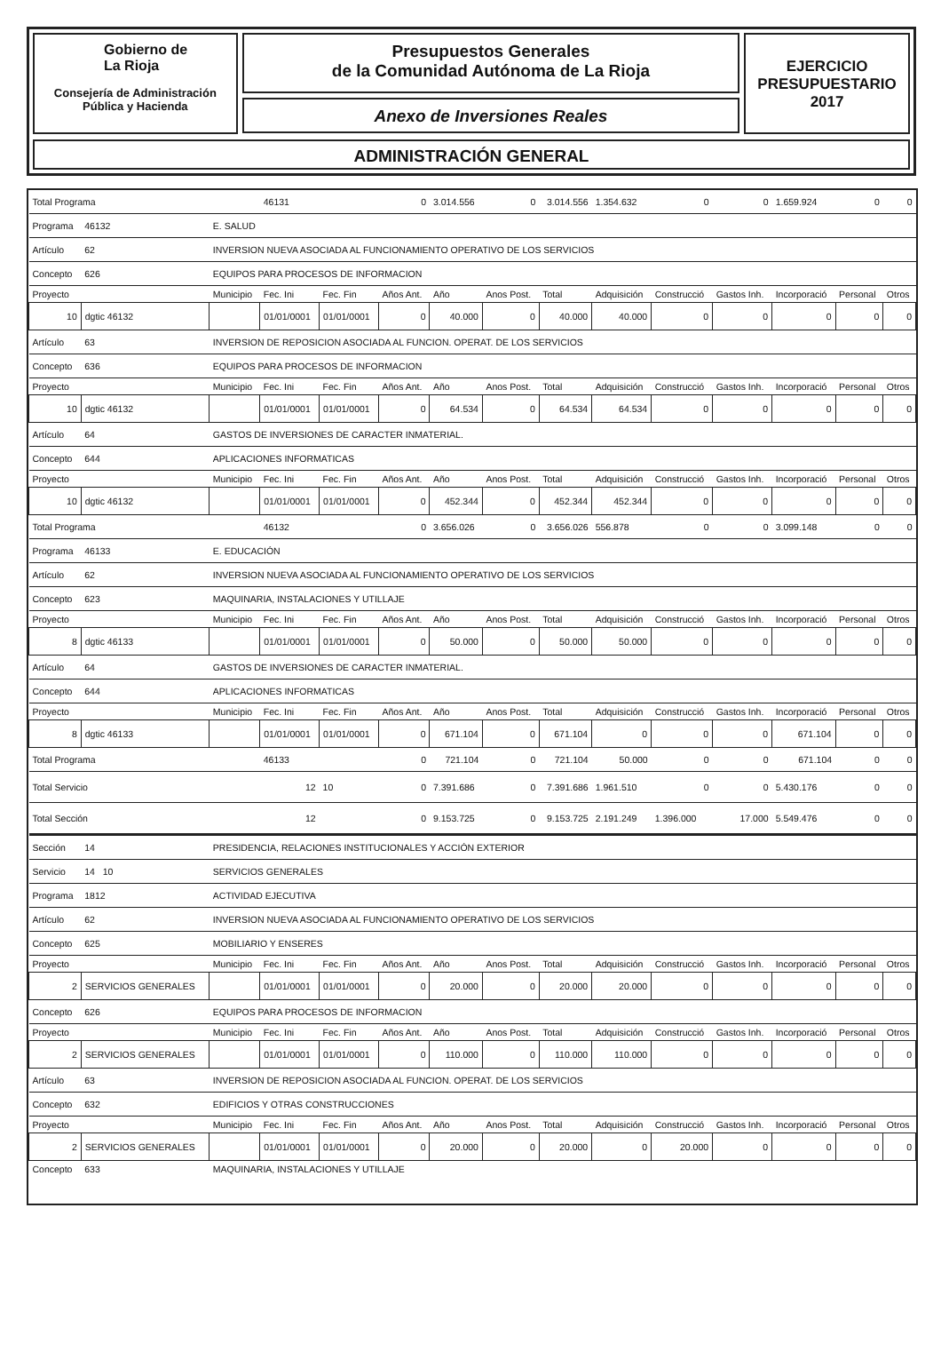Gobierno de
La Rioja
Consejería de Administración
Pública y Hacienda
Presupuestos Generales
de la Comunidad Autónoma de La Rioja
Anexo de Inversiones Reales
EJERCICIO
PRESUPUESTARIO
2017
ADMINISTRACIÓN GENERAL
| Total Programa | | | 46131 | | 0 | 3.014.556 | 0 | 3.014.556 | 1.354.632 | 0 | 0 | 1.659.924 | 0 | 0 |
| Programa | 46132 | E. SALUD | | | | | | | | | | | | |
| Artículo | 62 | INVERSION NUEVA ASOCIADA AL FUNCIONAMIENTO OPERATIVO DE LOS SERVICIOS | | | | | | | | | | | | |
| Concepto | 626 | EQUIPOS PARA PROCESOS DE INFORMACION | | | | | | | | | | | | |
| Proyecto | | Municipio | Fec. Ini | Fec. Fin | Años Ant. | Año | Anos Post. | Total | Adquisición | Construcció | Gastos Inh. | Incorporació | Personal | Otros |
| 10 | dgtic 46132 | | 01/01/0001 | 01/01/0001 | 0 | 40.000 | 0 | 40.000 | 40.000 | 0 | 0 | 0 | 0 | 0 |
| Artículo | 63 | INVERSION DE REPOSICION ASOCIADA AL FUNCION. OPERAT. DE LOS SERVICIOS | | | | | | | | | | | | |
| Concepto | 636 | EQUIPOS PARA PROCESOS DE INFORMACION | | | | | | | | | | | | |
| Proyecto | | Municipio | Fec. Ini | Fec. Fin | Años Ant. | Año | Anos Post. | Total | Adquisición | Construcció | Gastos Inh. | Incorporació | Personal | Otros |
| 10 | dgtic 46132 | | 01/01/0001 | 01/01/0001 | 0 | 64.534 | 0 | 64.534 | 64.534 | 0 | 0 | 0 | 0 | 0 |
| Artículo | 64 | GASTOS DE INVERSIONES DE CARACTER INMATERIAL. | | | | | | | | | | | | |
| Concepto | 644 | APLICACIONES INFORMATICAS | | | | | | | | | | | | |
| Proyecto | | Municipio | Fec. Ini | Fec. Fin | Años Ant. | Año | Anos Post. | Total | Adquisición | Construcció | Gastos Inh. | Incorporació | Personal | Otros |
| 10 | dgtic 46132 | | 01/01/0001 | 01/01/0001 | 0 | 452.344 | 0 | 452.344 | 452.344 | 0 | 0 | 0 | 0 | 0 |
| Total Programa | | | 46132 | | 0 | 3.656.026 | 0 | 3.656.026 | 556.878 | 0 | 0 | 3.099.148 | 0 | 0 |
| Programa | 46133 | E. EDUCACIÓN | | | | | | | | | | | | |
| Artículo | 62 | INVERSION NUEVA ASOCIADA AL FUNCIONAMIENTO OPERATIVO DE LOS SERVICIOS | | | | | | | | | | | | |
| Concepto | 623 | MAQUINARIA, INSTALACIONES Y UTILLAJE | | | | | | | | | | | | |
| Proyecto | | Municipio | Fec. Ini | Fec. Fin | Años Ant. | Año | Anos Post. | Total | Adquisición | Construcció | Gastos Inh. | Incorporació | Personal | Otros |
| 8 | dgtic 46133 | | 01/01/0001 | 01/01/0001 | 0 | 50.000 | 0 | 50.000 | 50.000 | 0 | 0 | 0 | 0 | 0 |
| Artículo | 64 | GASTOS DE INVERSIONES DE CARACTER INMATERIAL. | | | | | | | | | | | | |
| Concepto | 644 | APLICACIONES INFORMATICAS | | | | | | | | | | | | |
| Proyecto | | Municipio | Fec. Ini | Fec. Fin | Años Ant. | Año | Anos Post. | Total | Adquisición | Construcció | Gastos Inh. | Incorporació | Personal | Otros |
| 8 | dgtic 46133 | | 01/01/0001 | 01/01/0001 | 0 | 671.104 | 0 | 671.104 | 0 | 0 | 0 | 671.104 | 0 | 0 |
| Total Programa | | | 46133 | | 0 | 721.104 | 0 | 721.104 | 50.000 | 0 | 0 | 671.104 | 0 | 0 |
| Total Servicio | | | 12 | 10 | 0 | 7.391.686 | 0 | 7.391.686 | 1.961.510 | 0 | 0 | 5.430.176 | 0 | 0 |
| Total Sección | | | 12 | | 0 | 9.153.725 | 0 | 9.153.725 | 2.191.249 | 1.396.000 | 17.000 | 5.549.476 | 0 | 0 |
| Sección | 14 | PRESIDENCIA, RELACIONES INSTITUCIONALES Y ACCIÓN EXTERIOR | | | | | | | | | | | | |
| Servicio | 14 10 | SERVICIOS GENERALES | | | | | | | | | | | | |
| Programa | 1812 | ACTIVIDAD EJECUTIVA | | | | | | | | | | | | |
| Artículo | 62 | INVERSION NUEVA ASOCIADA AL FUNCIONAMIENTO OPERATIVO DE LOS SERVICIOS | | | | | | | | | | | | |
| Concepto | 625 | MOBILIARIO Y ENSERES | | | | | | | | | | | | |
| Proyecto | | Municipio | Fec. Ini | Fec. Fin | Años Ant. | Año | Anos Post. | Total | Adquisición | Construcció | Gastos Inh. | Incorporació | Personal | Otros |
| 2 | SERVICIOS GENERALES | | 01/01/0001 | 01/01/0001 | 0 | 20.000 | 0 | 20.000 | 20.000 | 0 | 0 | 0 | 0 | 0 |
| Concepto | 626 | EQUIPOS PARA PROCESOS DE INFORMACION | | | | | | | | | | | | |
| Proyecto | | Municipio | Fec. Ini | Fec. Fin | Años Ant. | Año | Anos Post. | Total | Adquisición | Construcció | Gastos Inh. | Incorporació | Personal | Otros |
| 2 | SERVICIOS GENERALES | | 01/01/0001 | 01/01/0001 | 0 | 110.000 | 0 | 110.000 | 110.000 | 0 | 0 | 0 | 0 | 0 |
| Artículo | 63 | INVERSION DE REPOSICION ASOCIADA AL FUNCION. OPERAT. DE LOS SERVICIOS | | | | | | | | | | | | |
| Concepto | 632 | EDIFICIOS Y OTRAS CONSTRUCCIONES | | | | | | | | | | | | |
| Proyecto | | Municipio | Fec. Ini | Fec. Fin | Años Ant. | Año | Anos Post. | Total | Adquisición | Construcció | Gastos Inh. | Incorporació | Personal | Otros |
| 2 | SERVICIOS GENERALES | | 01/01/0001 | 01/01/0001 | 0 | 20.000 | 0 | 20.000 | 0 | 20.000 | 0 | 0 | 0 | 0 |
| Concepto | 633 | MAQUINARIA, INSTALACIONES Y UTILLAJE | | | | | | | | | | | | |